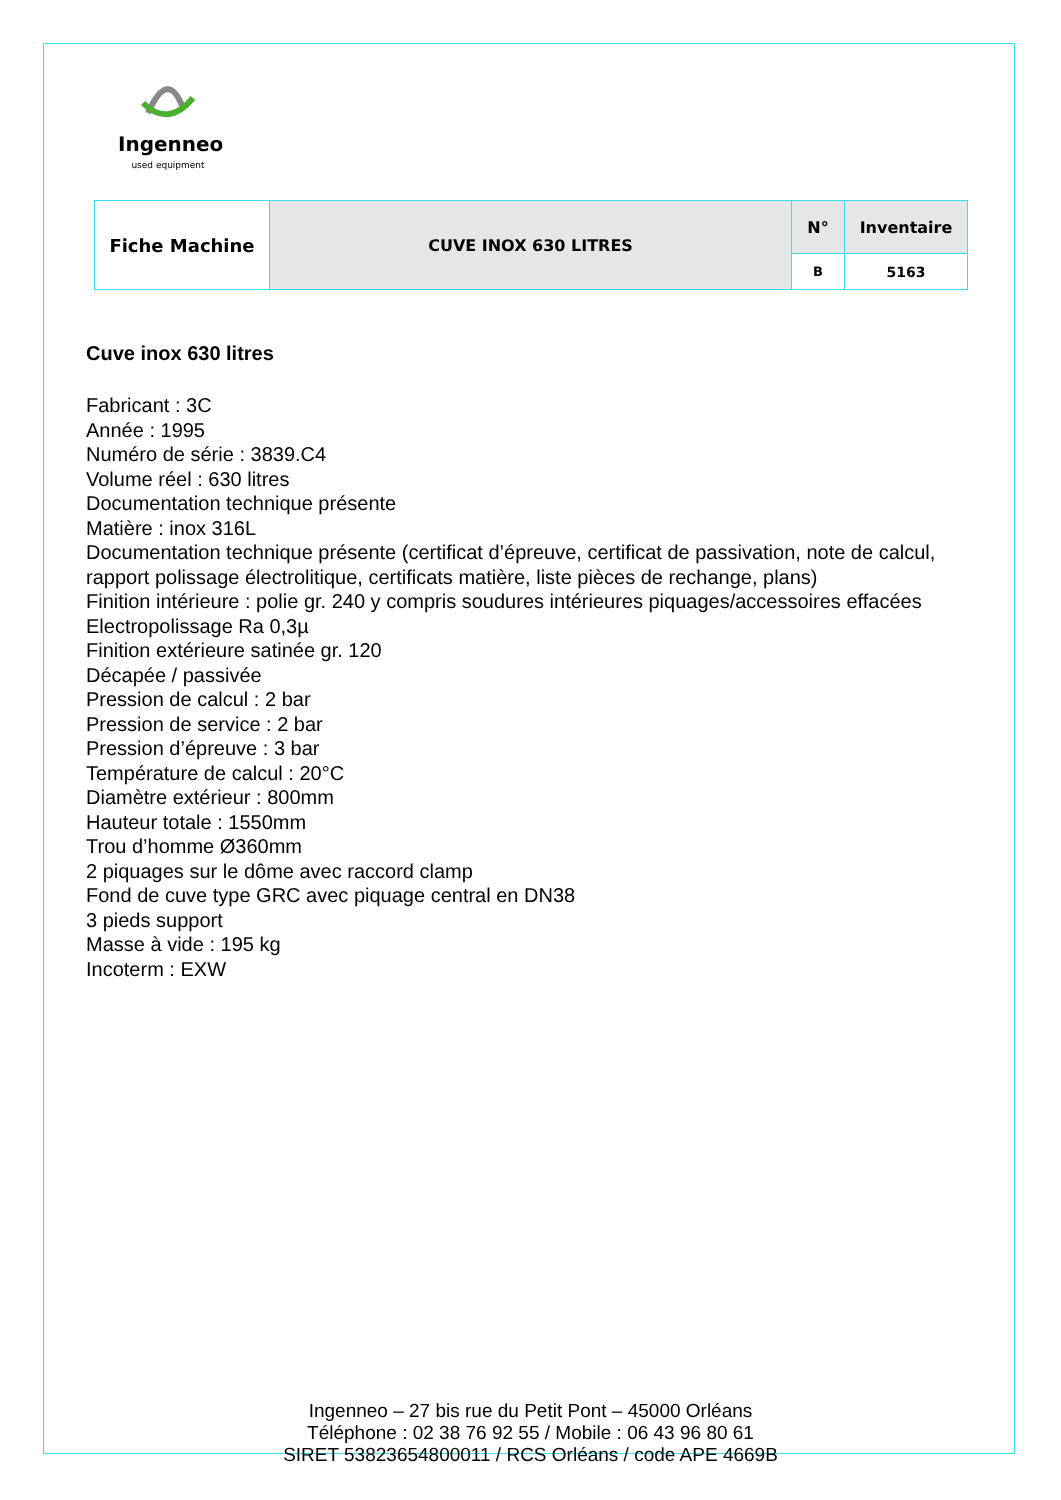Ingenneo
used equipment
| Fiche Machine | CUVE INOX 630 LITRES | N° | Inventaire |
| | | B | 5163 |
Cuve inox 630 litres
Fabricant : 3C
Année : 1995
Numéro de série : 3839.C4
Volume réel : 630 litres
Documentation technique présente
Matière : inox 316L
Documentation technique présente (certificat d’épreuve, certificat de passivation, note de calcul, rapport polissage électrolitique, certificats matière, liste pièces de rechange, plans)
Finition intérieure : polie gr. 240 y compris soudures intérieures piquages/accessoires effacées
Electropolissage Ra 0,3µ
Finition extérieure satinée gr. 120
Décapée / passivée
Pression de calcul : 2 bar
Pression de service : 2 bar
Pression d’épreuve : 3 bar
Température de calcul : 20°C
Diamètre extérieur : 800mm
Hauteur totale : 1550mm
Trou d’homme Ø360mm
2 piquages sur le dôme avec raccord clamp
Fond de cuve type GRC avec piquage central en DN38
3 pieds support
Masse à vide : 195 kg
Incoterm : EXW
Ingenneo – 27 bis rue du Petit Pont – 45000 Orléans
Téléphone : 02 38 76 92 55 / Mobile : 06 43 96 80 61
SIRET 53823654800011 / RCS Orléans / code APE 4669B